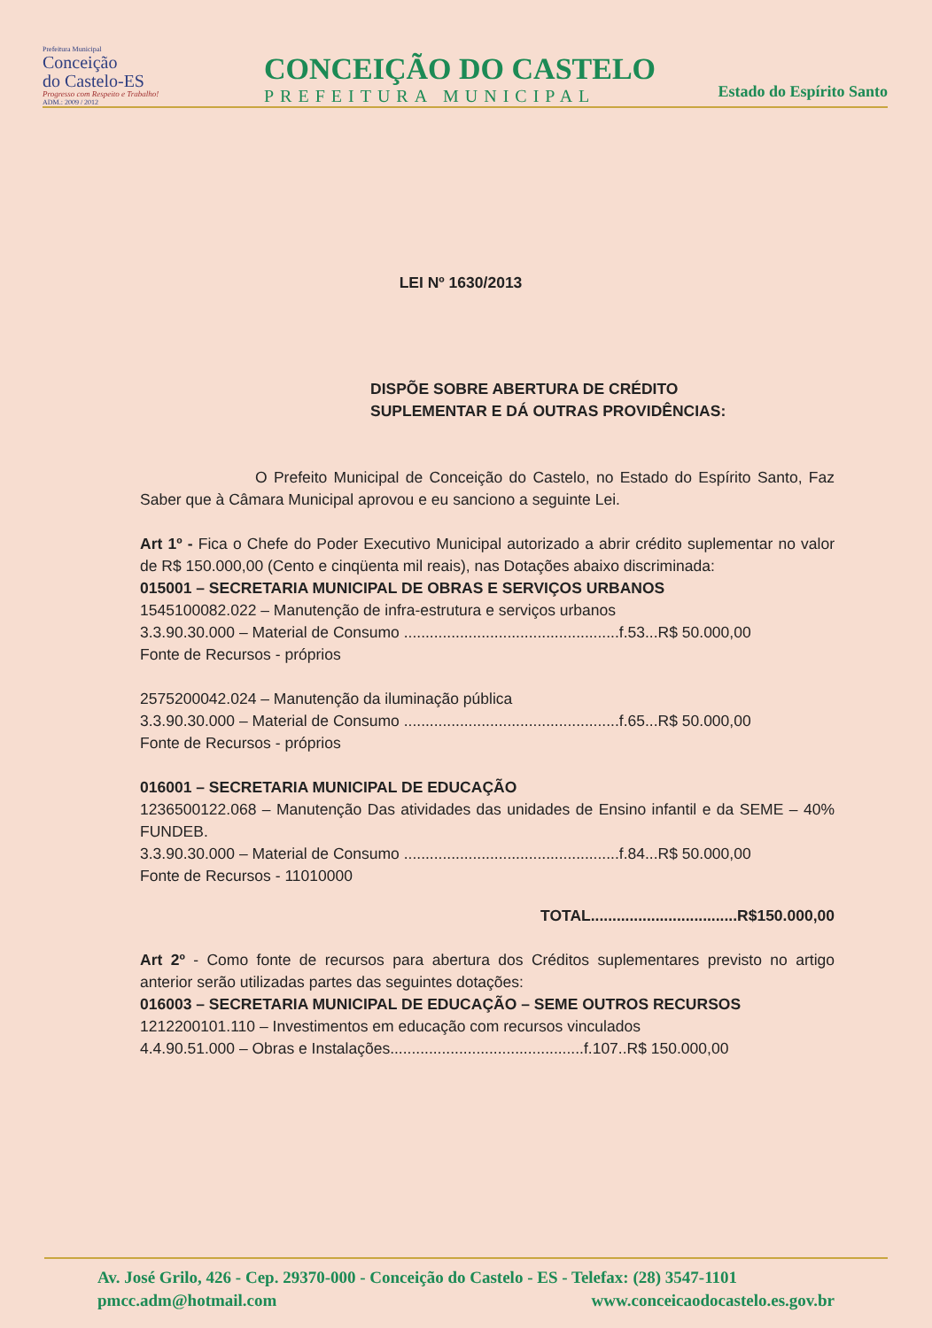Prefeitura Municipal
Conceição
do Castelo-ES
Progresso com Respeito e Trabalho!
ADM.: 2009 / 2012
CONCEIÇÃO DO CASTELO
PREFEITURA MUNICIPAL
Estado do Espírito Santo
LEI Nº 1630/2013
DISPÕE SOBRE ABERTURA DE CRÉDITO
SUPLEMENTAR E DÁ OUTRAS PROVIDÊNCIAS:
O Prefeito Municipal de Conceição do Castelo, no Estado do Espírito Santo, Faz Saber que à Câmara Municipal aprovou e eu sanciono a seguinte Lei.
Art 1º - Fica o Chefe do Poder Executivo Municipal autorizado a abrir crédito suplementar no valor de R$ 150.000,00 (Cento e cinqüenta mil reais), nas Dotações abaixo discriminada:
015001 – SECRETARIA MUNICIPAL DE OBRAS E SERVIÇOS URBANOS
1545100082.022 – Manutenção de infra-estrutura e serviços urbanos
3.3.90.30.000 – Material de Consumo ..................................................f.53...R$ 50.000,00
Fonte de Recursos - próprios
2575200042.024 – Manutenção da iluminação pública
3.3.90.30.000 – Material de Consumo ..................................................f.65...R$ 50.000,00
Fonte de Recursos - próprios
016001 – SECRETARIA MUNICIPAL DE EDUCAÇÃO
1236500122.068 – Manutenção Das atividades das unidades de Ensino infantil e da SEME – 40% FUNDEB.
3.3.90.30.000 – Material de Consumo ..................................................f.84...R$ 50.000,00
Fonte de Recursos - 11010000
TOTAL..................................R$150.000,00
Art 2º - Como fonte de recursos para abertura dos Créditos suplementares previsto no artigo anterior serão utilizadas partes das seguintes dotações:
016003 – SECRETARIA MUNICIPAL DE EDUCAÇÃO – SEME OUTROS RECURSOS
1212200101.110 – Investimentos em educação com recursos vinculados
4.4.90.51.000 – Obras e Instalações.............................................f.107..R$ 150.000,00
Av. José Grilo, 426 - Cep. 29370-000 - Conceição do Castelo - ES - Telefax: (28) 3547-1101
pmcc.adm@hotmail.com www.conceicaodocastelo.es.gov.br